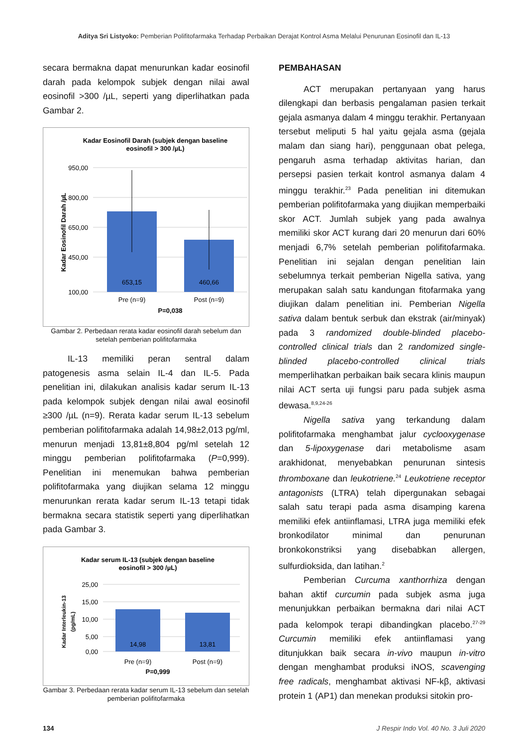Aditya Sri Listyoko: Pemberian Polifitofarmaka Terhadap Perbaikan Derajat Kontrol Asma Melalui Penurunan Eosinofil dan IL-13
secara bermakna dapat menurunkan kadar eosinofil darah pada kelompok subjek dengan nilai awal eosinofil >300 /µL, seperti yang diperlihatkan pada Gambar 2.
Kadar Eosinofil Darah (subjek dengan baseline
eosinofil > 300 /µL)
Kadar Eosinofil Darah /µL
950,00
800,00
650,00
450,00
100,00
653,15
460,66
Pre (n=9)
Post (n=9)
P=0,038
Gambar 2. Perbedaan rerata kadar eosinofil darah sebelum dan setelah pemberian polifitofarmaka
IL-13 memiliki peran sentral dalam patogenesis asma selain IL-4 dan IL-5. Pada penelitian ini, dilakukan analisis kadar serum IL-13 pada kelompok subjek dengan nilai awal eosinofil ≥300 /µL (n=9). Rerata kadar serum IL-13 sebelum pemberian polifitofarmaka adalah 14,98±2,013 pg/ml, menurun menjadi 13,81±8,804 pg/ml setelah 12 minggu pemberian polifitofarmaka (P=0,999). Penelitian ini menemukan bahwa pemberian polifitofarmaka yang diujikan selama 12 minggu menurunkan rerata kadar serum IL-13 tetapi tidak bermakna secara statistik seperti yang diperlihatkan pada Gambar 3.
Kadar serum IL-13 (subjek dengan baseline
eosinofil > 300 /µL)
Kadar Interleukin-13
(pg/mL)
25,00
15,00
10,00
5,00
0,00
14,98
13,81
Pre (n=9)
Post (n=9)
P=0,999
Gambar 3. Perbedaan rerata kadar serum IL-13 sebelum dan setelah pemberian polifitofarmaka
PEMBAHASAN
ACT merupakan pertanyaan yang harus dilengkapi dan berbasis pengalaman pasien terkait gejala asmanya dalam 4 minggu terakhir. Pertanyaan tersebut meliputi 5 hal yaitu gejala asma (gejala malam dan siang hari), penggunaan obat pelega, pengaruh asma terhadap aktivitas harian, dan persepsi pasien terkait kontrol asmanya dalam 4 minggu terakhir.<sup>23</sup> Pada penelitian ini ditemukan pemberian polifitofarmaka yang diujikan memperbaiki skor ACT. Jumlah subjek yang pada awalnya memiliki skor ACT kurang dari 20 menurun dari 60% menjadi 6,7% setelah pemberian polifitofarmaka. Penelitian ini sejalan dengan penelitian lain sebelumnya terkait pemberian Nigella sativa, yang merupakan salah satu kandungan fitofarmaka yang diujikan dalam penelitian ini. Pemberian Nigella sativa dalam bentuk serbuk dan ekstrak (air/minyak) pada 3 randomized double-blinded placebo-controlled clinical trials dan 2 randomized single-blinded placebo-controlled clinical trials memperlihatkan perbaikan baik secara klinis maupun nilai ACT serta uji fungsi paru pada subjek asma dewasa.<sup>8,9,24-26</sup>
Nigella sativa yang terkandung dalam polifitofarmaka menghambat jalur cyclooxygenase dan 5-lipoxygenase dari metabolisme asam arakhidonat, menyebabkan penurunan sintesis thromboxane dan leukotriene.<sup>24</sup> Leukotriene receptor antagonists (LTRA) telah dipergunakan sebagai salah satu terapi pada asma disamping karena memiliki efek antiinflamasi, LTRA juga memiliki efek bronkodilator minimal dan penurunan bronkokonstriksi yang disebabkan allergen, sulfurdioksida, dan latihan.<sup>2</sup>
Pemberian Curcuma xanthorrhiza dengan bahan aktif curcumin pada subjek asma juga menunjukkan perbaikan bermakna dari nilai ACT pada kelompok terapi dibandingkan placebo.<sup>27-29</sup> Curcumin memiliki efek antiinflamasi yang ditunjukkan baik secara in-vivo maupun in-vitro dengan menghambat produksi iNOS, scavenging free radicals, menghambat aktivasi NF-kβ, aktivasi protein 1 (AP1) dan menekan produksi sitokin pro-
134 J Respir Indo Vol. 40 No. 3 Juli 2020